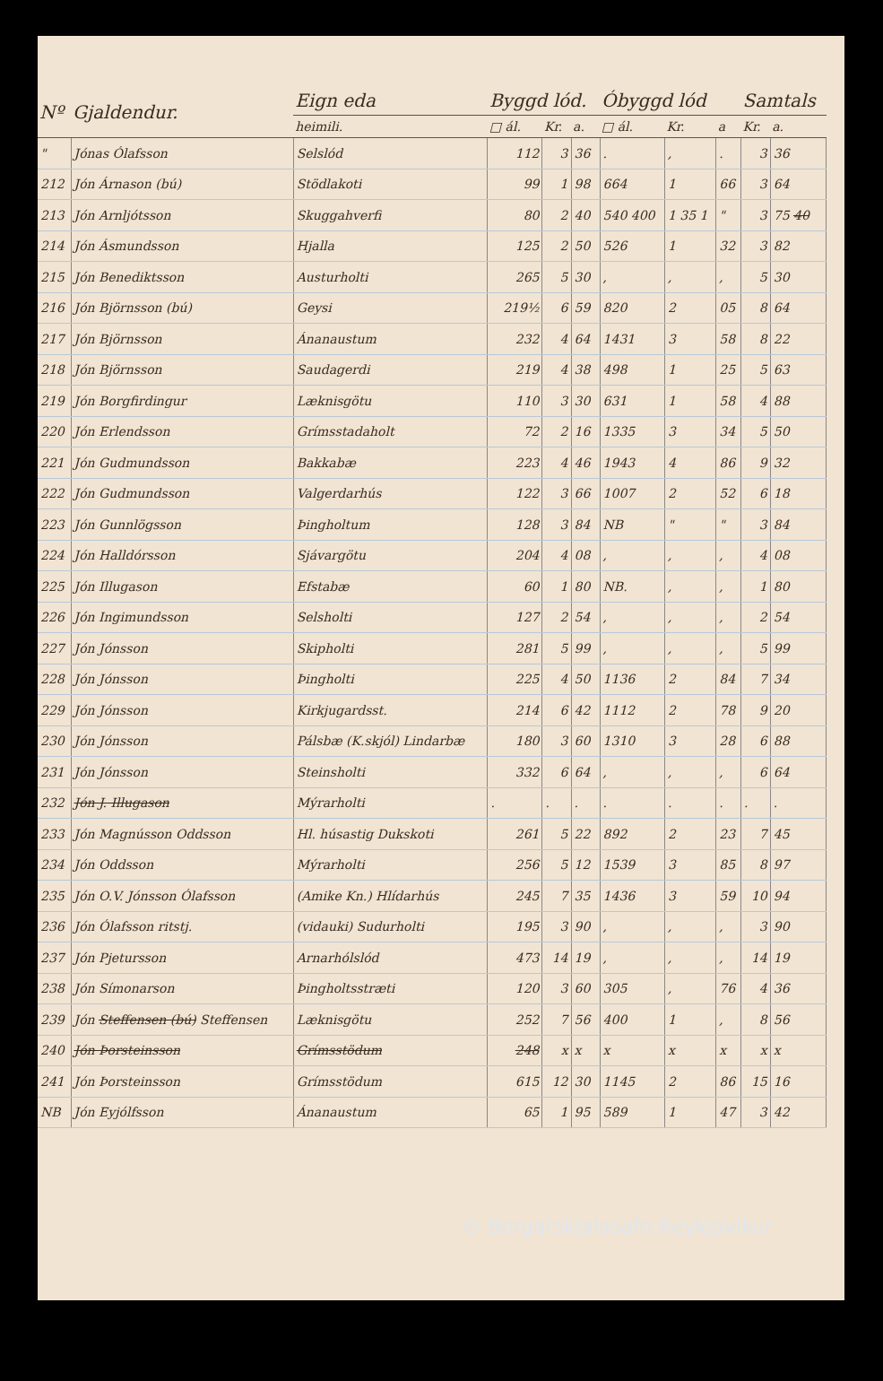| Nº | Gjaldendur. | Eign eda | Byggd lód. | | | Óbyggd lód | | | Samtals | |
| --- | --- | --- | --- | --- | --- | --- | --- | --- | --- | --- |
| | | heimili. | □ ál. | Kr. | a. | □ ál. | Kr. | a | Kr. | a. |
| " | Jónas Ólafsson | Selslód | 112 | 3 | 36 | . | , | . | 3 | 36 |
| 212 | Jón Árnason (bú) | Stödlakoti | 99 | 1 | 98 | 664 | 1 | 66 | 3 | 64 |
| 213 | Jón Arnljótsson | Skuggahverfi | 80 | 2 | 40 | 540 400 | 1 35 1 | " | 3 | 75 40 |
| 214 | Jón Ásmundsson | Hjalla | 125 | 2 | 50 | 526 | 1 | 32 | 3 | 82 |
| 215 | Jón Benediktsson | Austurholti | 265 | 5 | 30 | , | , | , | 5 | 30 |
| 216 | Jón Björnsson (bú) | Geysi | 219½ | 6 | 59 | 820 | 2 | 05 | 8 | 64 |
| 217 | Jón Björnsson | Ánanaustum | 232 | 4 | 64 | 1431 | 3 | 58 | 8 | 22 |
| 218 | Jón Björnsson | Saudagerdi | 219 | 4 | 38 | 498 | 1 | 25 | 5 | 63 |
| 219 | Jón Borgfirdingur | Læknisgötu | 110 | 3 | 30 | 631 | 1 | 58 | 4 | 88 |
| 220 | Jón Erlendsson | Grímsstadaholt | 72 | 2 | 16 | 1335 | 3 | 34 | 5 | 50 |
| 221 | Jón Gudmundsson | Bakkabæ | 223 | 4 | 46 | 1943 | 4 | 86 | 9 | 32 |
| 222 | Jón Gudmundsson | Valgerdarhús | 122 | 3 | 66 | 1007 | 2 | 52 | 6 | 18 |
| 223 | Jón Gunnlögsson | Þingholtum | 128 | 3 | 84 | NB | " | " | 3 | 84 |
| 224 | Jón Halldórsson | Sjávargötu | 204 | 4 | 08 | , | , | , | 4 | 08 |
| 225 | Jón Illugason | Efstabæ | 60 | 1 | 80 | NB. | , | , | 1 | 80 |
| 226 | Jón Ingimundsson | Selsholti | 127 | 2 | 54 | , | , | , | 2 | 54 |
| 227 | Jón Jónsson | Skipholti | 281 | 5 | 99 | , | , | , | 5 | 99 |
| 228 | Jón Jónsson | Þingholti | 225 | 4 | 50 | 1136 | 2 | 84 | 7 | 34 |
| 229 | Jón Jónsson | Kirkjugardsst. | 214 | 6 | 42 | 1112 | 2 | 78 | 9 | 20 |
| 230 | Jón Jónsson | Pálsbæ (K.skjól) Lindarbæ | 180 | 3 | 60 | 1310 | 3 | 28 | 6 | 88 |
| 231 | Jón Jónsson | Steinsholti | 332 | 6 | 64 | , | , | , | 6 | 64 |
| 232 | Jón J. Illugason | Mýrarholti | . | . | . | . | . | . | . | . |
| 233 | Jón Magnússon Oddsson | Hl. húsastig Dukskoti | 261 | 5 | 22 | 892 | 2 | 23 | 7 | 45 |
| 234 | Jón Oddsson | Mýrarholti | 256 | 5 | 12 | 1539 | 3 | 85 | 8 | 97 |
| 235 | Jón O.V. Jónsson Ólafsson | (Amike Kn.) Hlídarhús | 245 | 7 | 35 | 1436 | 3 | 59 | 10 | 94 |
| 236 | Jón Ólafsson ritstj. | (vidauki) Sudurholti | 195 | 3 | 90 | , | , | , | 3 | 90 |
| 237 | Jón Pjetursson | Arnarhólslód | 473 | 14 | 19 | , | , | , | 14 | 19 |
| 238 | Jón Símonarson | Þingholtsstræti | 120 | 3 | 60 | 305 | , | 76 | 4 | 36 |
| 239 | Jón Steffensen (bú) Steffensen | Læknisgötu | 252 | 7 | 56 | 400 | 1 | , | 8 | 56 |
| 240 | Jón Þorsteinsson | Grímsstödum | 248 | x | x | x | x | x | x | x |
| 241 | Jón Þorsteinsson | Grímsstödum | 615 | 12 | 30 | 1145 | 2 | 86 | 15 | 16 |
| NB | Jón Eyjólfsson | Ánanaustum | 65 | 1 | 95 | 589 | 1 | 47 | 3 | 42 |
© Borgarskjalasafn Reykjavíkur